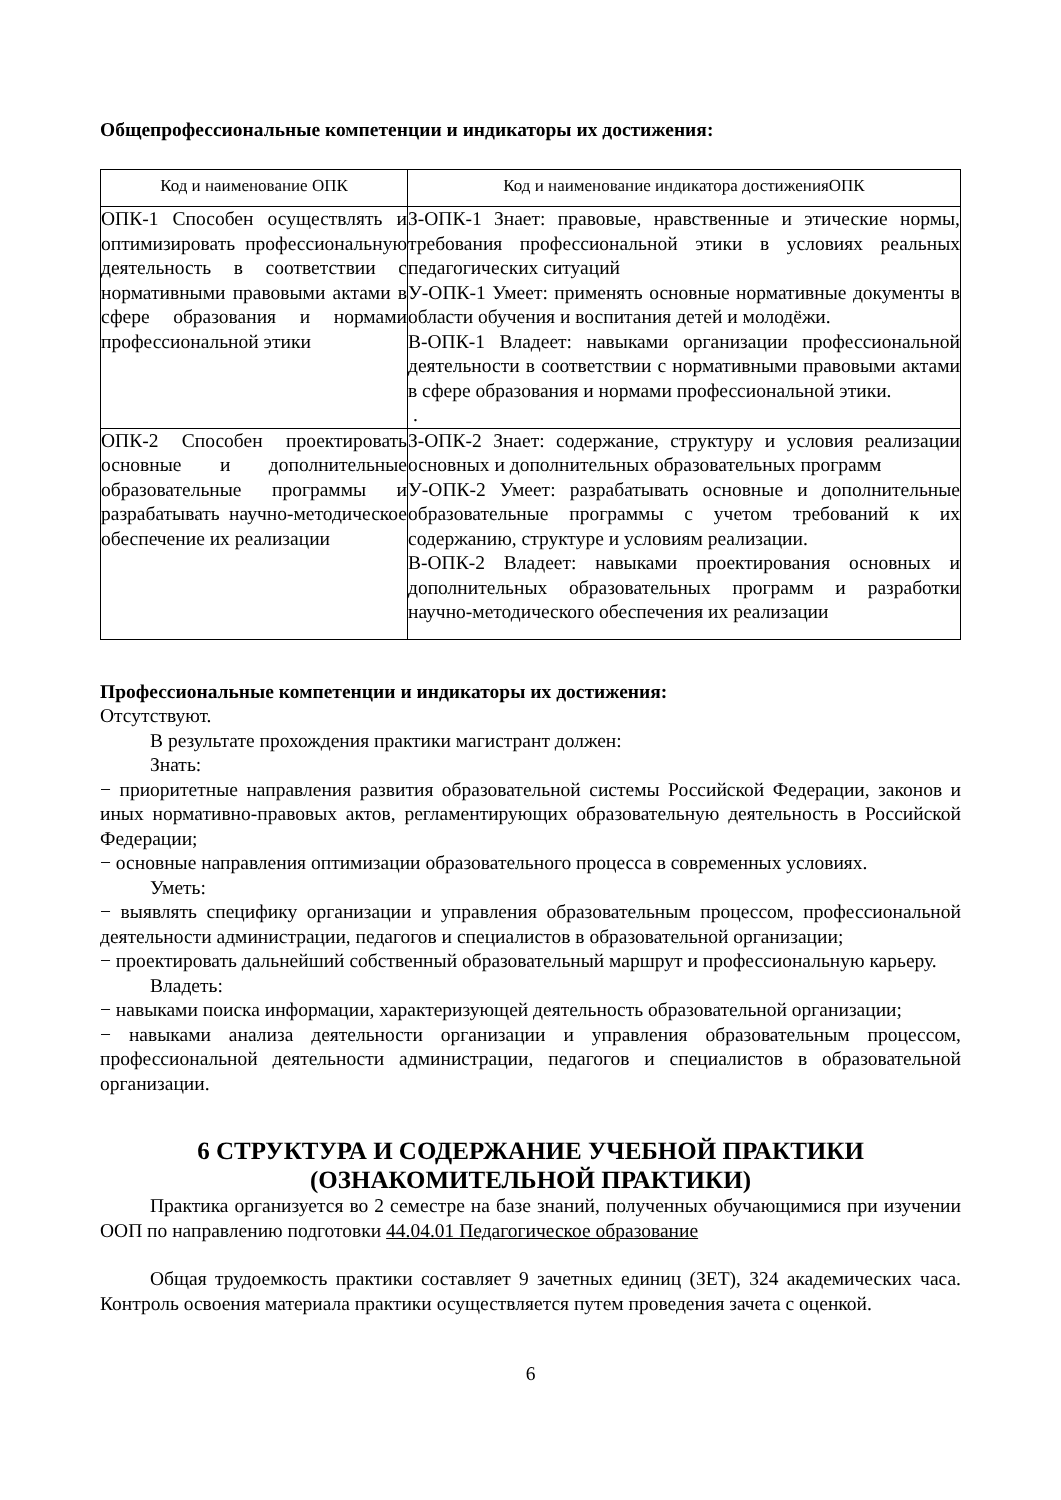Общепрофессиональные компетенции и индикаторы их достижения:
| Код и наименование ОПК | Код и наименование индикатора достиженияОПК |
| --- | --- |
| ОПК-1 Способен осуществлять и оптимизировать профессиональную деятельность в соответствии с нормативными правовыми актами в сфере образования и нормами профессиональной этики | З-ОПК-1 Знает: правовые, нравственные и этические нормы, требования профессиональной этики в условиях реальных педагогических ситуаций У-ОПК-1 Умеет: применять основные нормативные документы в области обучения и воспитания детей и молодёжи. В-ОПК-1 Владеет: навыками организации профессиональной деятельности в соответствии с нормативными правовыми актами в сфере образования и нормами профессиональной этики. . |
| ОПК-2 Способен проектировать основные и дополнительные образовательные программы и разрабатывать научно-методическое обеспечение их реализации | З-ОПК-2 Знает: содержание, структуру и условия реализации основных и дополнительных образовательных программ У-ОПК-2 Умеет: разрабатывать основные и дополнительные образовательные программы с учетом требований к их содержанию, структуре и условиям реализации. В-ОПК-2 Владеет: навыками проектирования основных и дополнительных образовательных программ и разработки научно-методического обеспечения их реализации |
Профессиональные компетенции и индикаторы их достижения:
Отсутствуют.
В результате прохождения практики магистрант должен:
Знать:
− приоритетные направления развития образовательной системы Российской Федерации, законов и иных нормативно-правовых актов, регламентирующих образовательную деятельность в Российской Федерации;
− основные направления оптимизации образовательного процесса в современных условиях.
Уметь:
− выявлять специфику организации и управления образовательным процессом, профессиональной деятельности администрации, педагогов и специалистов в образовательной организации;
− проектировать дальнейший собственный образовательный маршрут и профессиональную карьеру.
Владеть:
− навыками поиска информации, характеризующей деятельность образовательной организации;
− навыками анализа деятельности организации и управления образовательным процессом, профессиональной деятельности администрации, педагогов и специалистов в образовательной организации.
6 СТРУКТУРА И СОДЕРЖАНИЕ УЧЕБНОЙ ПРАКТИКИ
(ОЗНАКОМИТЕЛЬНОЙ ПРАКТИКИ)
Практика организуется во 2 семестре на базе знаний, полученных обучающимися при изучении ООП по направлению подготовки 44.04.01 Педагогическое образование
Общая трудоемкость практики составляет 9 зачетных единиц (ЗЕТ), 324 академических часа. Контроль освоения материала практики осуществляется путем проведения зачета с оценкой.
6